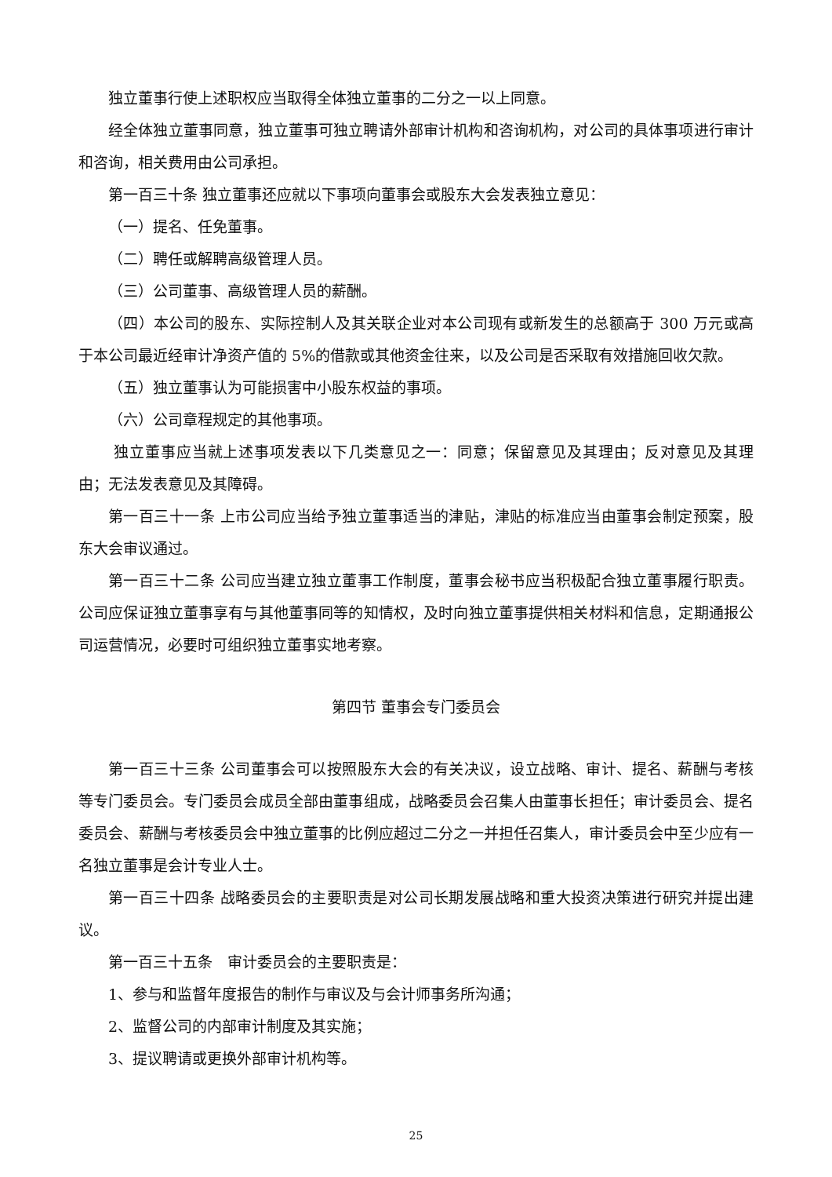独立董事行使上述职权应当取得全体独立董事的二分之一以上同意。
经全体独立董事同意，独立董事可独立聘请外部审计机构和咨询机构，对公司的具体事项进行审计和咨询，相关费用由公司承担。
第一百三十条 独立董事还应就以下事项向董事会或股东大会发表独立意见：
（一）提名、任免董事。
（二）聘任或解聘高级管理人员。
（三）公司董事、高级管理人员的薪酬。
（四）本公司的股东、实际控制人及其关联企业对本公司现有或新发生的总额高于 300 万元或高于本公司最近经审计净资产值的 5%的借款或其他资金往来，以及公司是否采取有效措施回收欠款。
（五）独立董事认为可能损害中小股东权益的事项。
（六）公司章程规定的其他事项。
独立董事应当就上述事项发表以下几类意见之一：同意；保留意见及其理由；反对意见及其理由；无法发表意见及其障碍。
第一百三十一条 上市公司应当给予独立董事适当的津贴，津贴的标准应当由董事会制定预案，股东大会审议通过。
第一百三十二条 公司应当建立独立董事工作制度，董事会秘书应当积极配合独立董事履行职责。公司应保证独立董事享有与其他董事同等的知情权，及时向独立董事提供相关材料和信息，定期通报公司运营情况，必要时可组织独立董事实地考察。
第四节 董事会专门委员会
第一百三十三条 公司董事会可以按照股东大会的有关决议，设立战略、审计、提名、薪酬与考核等专门委员会。专门委员会成员全部由董事组成，战略委员会召集人由董事长担任；审计委员会、提名委员会、薪酬与考核委员会中独立董事的比例应超过二分之一并担任召集人，审计委员会中至少应有一名独立董事是会计专业人士。
第一百三十四条 战略委员会的主要职责是对公司长期发展战略和重大投资决策进行研究并提出建议。
第一百三十五条　审计委员会的主要职责是：
1、参与和监督年度报告的制作与审议及与会计师事务所沟通；
2、监督公司的内部审计制度及其实施；
3、提议聘请或更换外部审计机构等。
25